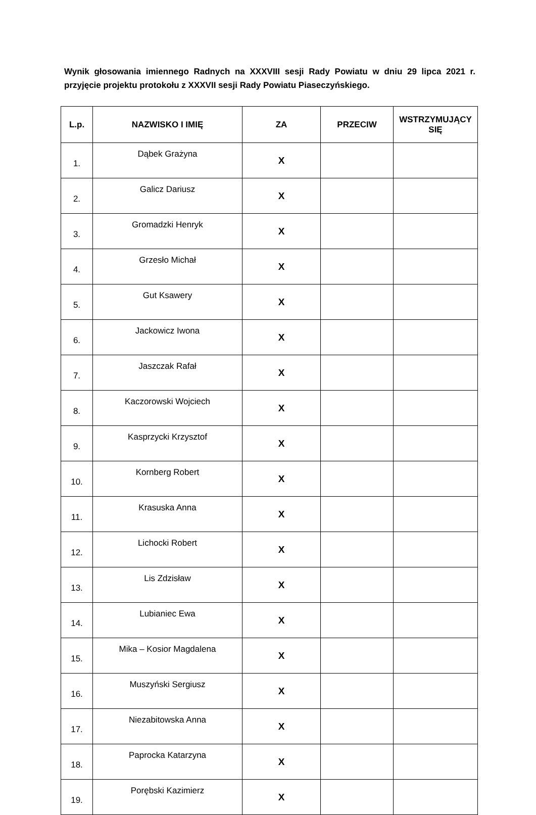Wynik głosowania imiennego Radnych na XXXVIII sesji Rady Powiatu w dniu 29 lipca 2021 r. przyjęcie projektu protokołu z XXXVII sesji Rady Powiatu Piaseczyńskiego.
| L.p. | NAZWISKO I IMIĘ | ZA | PRZECIW | WSTRZYMUJĄCY SIĘ |
| --- | --- | --- | --- | --- |
| 1. | Dąbek Grażyna | X | | |
| 2. | Galicz Dariusz | X | | |
| 3. | Gromadzki Henryk | X | | |
| 4. | Grzesło Michał | X | | |
| 5. | Gut Ksawery | X | | |
| 6. | Jackowicz Iwona | X | | |
| 7. | Jaszczak Rafał | X | | |
| 8. | Kaczorowski Wojciech | X | | |
| 9. | Kasprzycki Krzysztof | X | | |
| 10. | Kornberg Robert | X | | |
| 11. | Krasuska Anna | X | | |
| 12. | Lichocki Robert | X | | |
| 13. | Lis Zdzisław | X | | |
| 14. | Lubianiec Ewa | X | | |
| 15. | Mika – Kosior Magdalena | X | | |
| 16. | Muszyński Sergiusz | X | | |
| 17. | Niezabitowska Anna | X | | |
| 18. | Paprocka Katarzyna | X | | |
| 19. | Porębski Kazimierz | X | | |